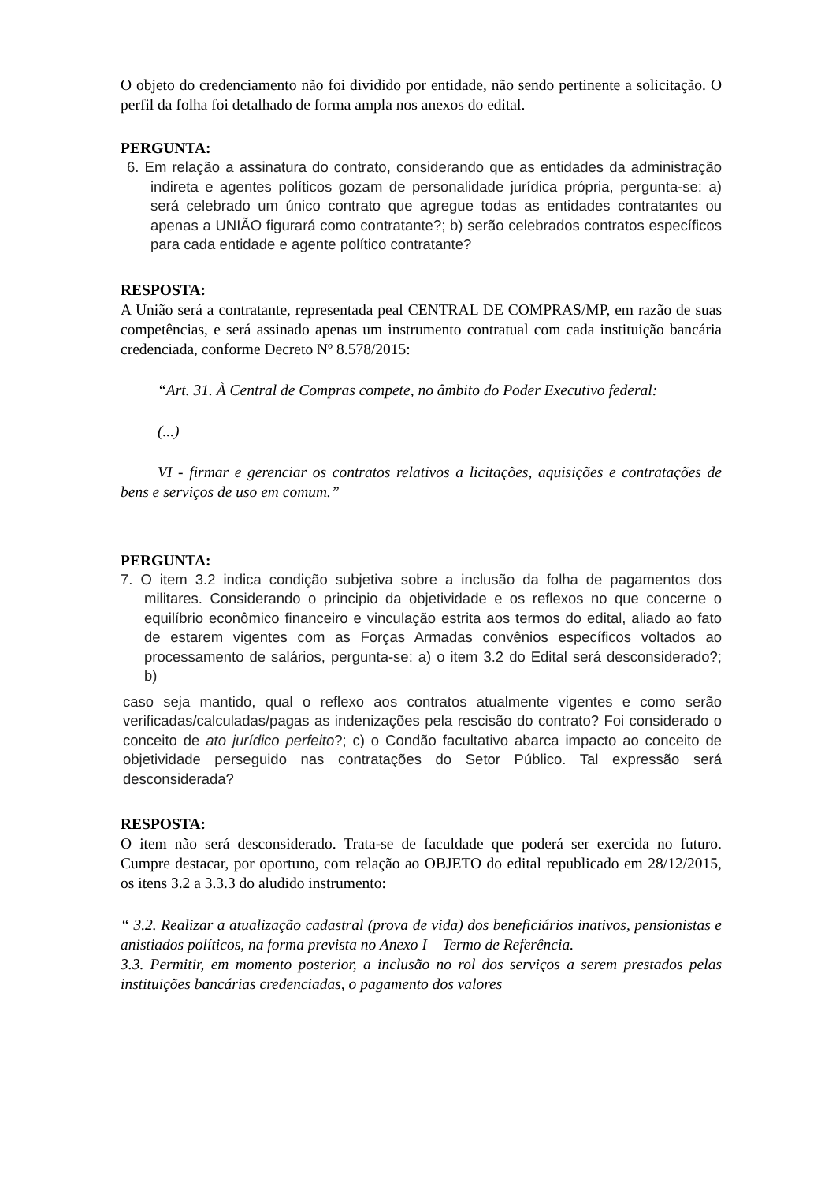O objeto do credenciamento não foi dividido por entidade, não sendo pertinente a solicitação. O perfil da folha foi detalhado de forma ampla nos anexos do edital.
PERGUNTA:
6. Em relação a assinatura do contrato, considerando que as entidades da administração indireta e agentes políticos gozam de personalidade jurídica própria, pergunta-se: a) será celebrado um único contrato que agregue todas as entidades contratantes ou apenas a UNIÃO figurará como contratante?; b) serão celebrados contratos específicos para cada entidade e agente político contratante?
RESPOSTA:
A União será a contratante, representada peal CENTRAL DE COMPRAS/MP, em razão de suas competências, e será assinado apenas um instrumento contratual com cada instituição bancária credenciada, conforme Decreto Nº 8.578/2015:
“Art. 31. À Central de Compras compete, no âmbito do Poder Executivo federal:
(...)
VI - firmar e gerenciar os contratos relativos a licitações, aquisições e contratações de bens e serviços de uso em comum.”
PERGUNTA:
7. O item 3.2 indica condição subjetiva sobre a inclusão da folha de pagamentos dos militares. Considerando o principio da objetividade e os reflexos no que concerne o equilíbrio econômico financeiro e vinculação estrita aos termos do edital, aliado ao fato de estarem vigentes com as Forças Armadas convênios específicos voltados ao processamento de salários, pergunta-se: a) o item 3.2 do Edital será desconsiderado?; b)
caso seja mantido, qual o reflexo aos contratos atualmente vigentes e como serão verificadas/calculadas/pagas as indenizações pela rescisão do contrato? Foi considerado o conceito de ato jurídico perfeito?; c) o Condão facultativo abarca impacto ao conceito de objetividade perseguido nas contratações do Setor Público. Tal expressão será desconsiderada?
RESPOSTA:
O item não será desconsiderado. Trata-se de faculdade que poderá ser exercida no futuro. Cumpre destacar, por oportuno, com relação ao OBJETO do edital republicado em 28/12/2015, os itens 3.2 a 3.3.3 do aludido instrumento:
“ 3.2. Realizar a atualização cadastral (prova de vida) dos beneficiários inativos, pensionistas e anistiados políticos, na forma prevista no Anexo I – Termo de Referência.
3.3. Permitir, em momento posterior, a inclusão no rol dos serviços a serem prestados pelas instituições bancárias credenciadas, o pagamento dos valores